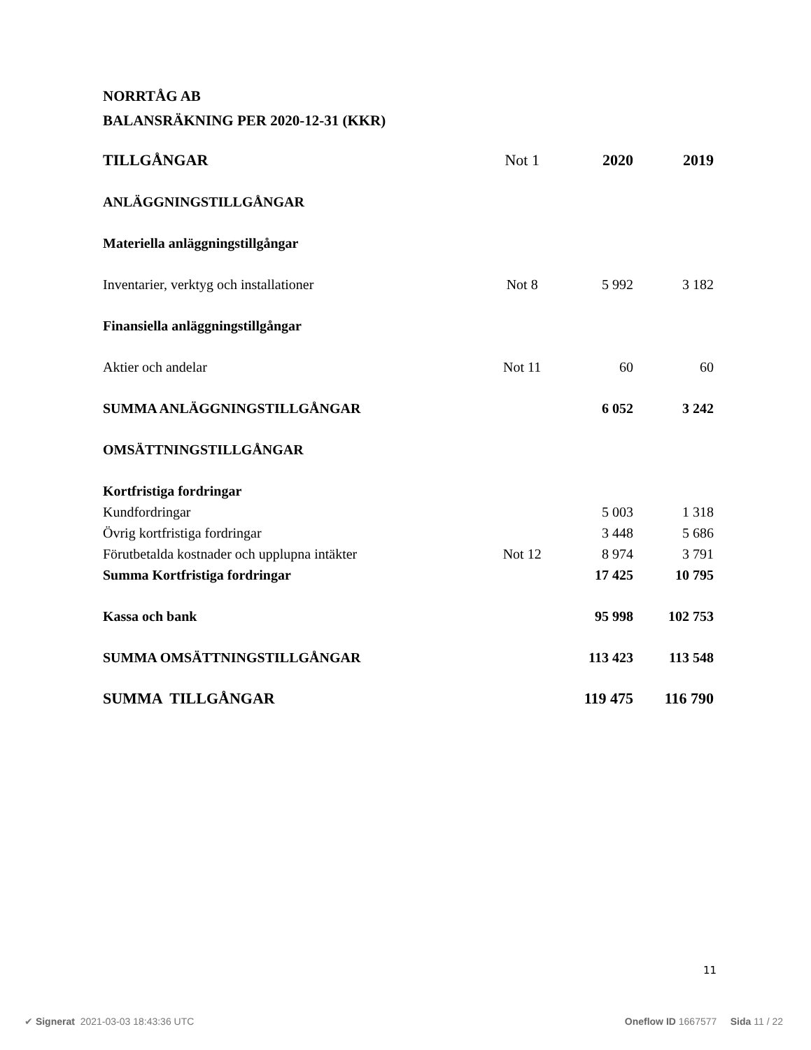NORRTÅG AB
BALANSRÄKNING PER 2020-12-31 (KKR)
| TILLGÅNGAR | Not 1 | 2020 | 2019 |
| ANLÄGGNINGSTILLGÅNGAR | | | |
| Materiella anläggningstillgångar | | | |
| Inventarier, verktyg och installationer | Not 8 | 5 992 | 3 182 |
| Finansiella anläggningstillgångar | | | |
| Aktier och andelar | Not 11 | 60 | 60 |
| SUMMA ANLÄGGNINGSTILLGÅNGAR | | 6 052 | 3 242 |
| OMSÄTTNINGSTILLGÅNGAR | | | |
| Kortfristiga fordringar | | | |
| Kundfordringar | | 5 003 | 1 318 |
| Övrig kortfristiga fordringar | | 3 448 | 5 686 |
| Förutbetalda kostnader och upplupna intäkter | Not 12 | 8 974 | 3 791 |
| Summa Kortfristiga fordringar | | 17 425 | 10 795 |
| Kassa och bank | | 95 998 | 102 753 |
| SUMMA OMSÄTTNINGSTILLGÅNGAR | | 113 423 | 113 548 |
| SUMMA TILLGÅNGAR | | 119 475 | 116 790 |
11
✔ Signerat 2021-03-03 18:43:36 UTC Oneflow ID 1667577 Sida 11 / 22